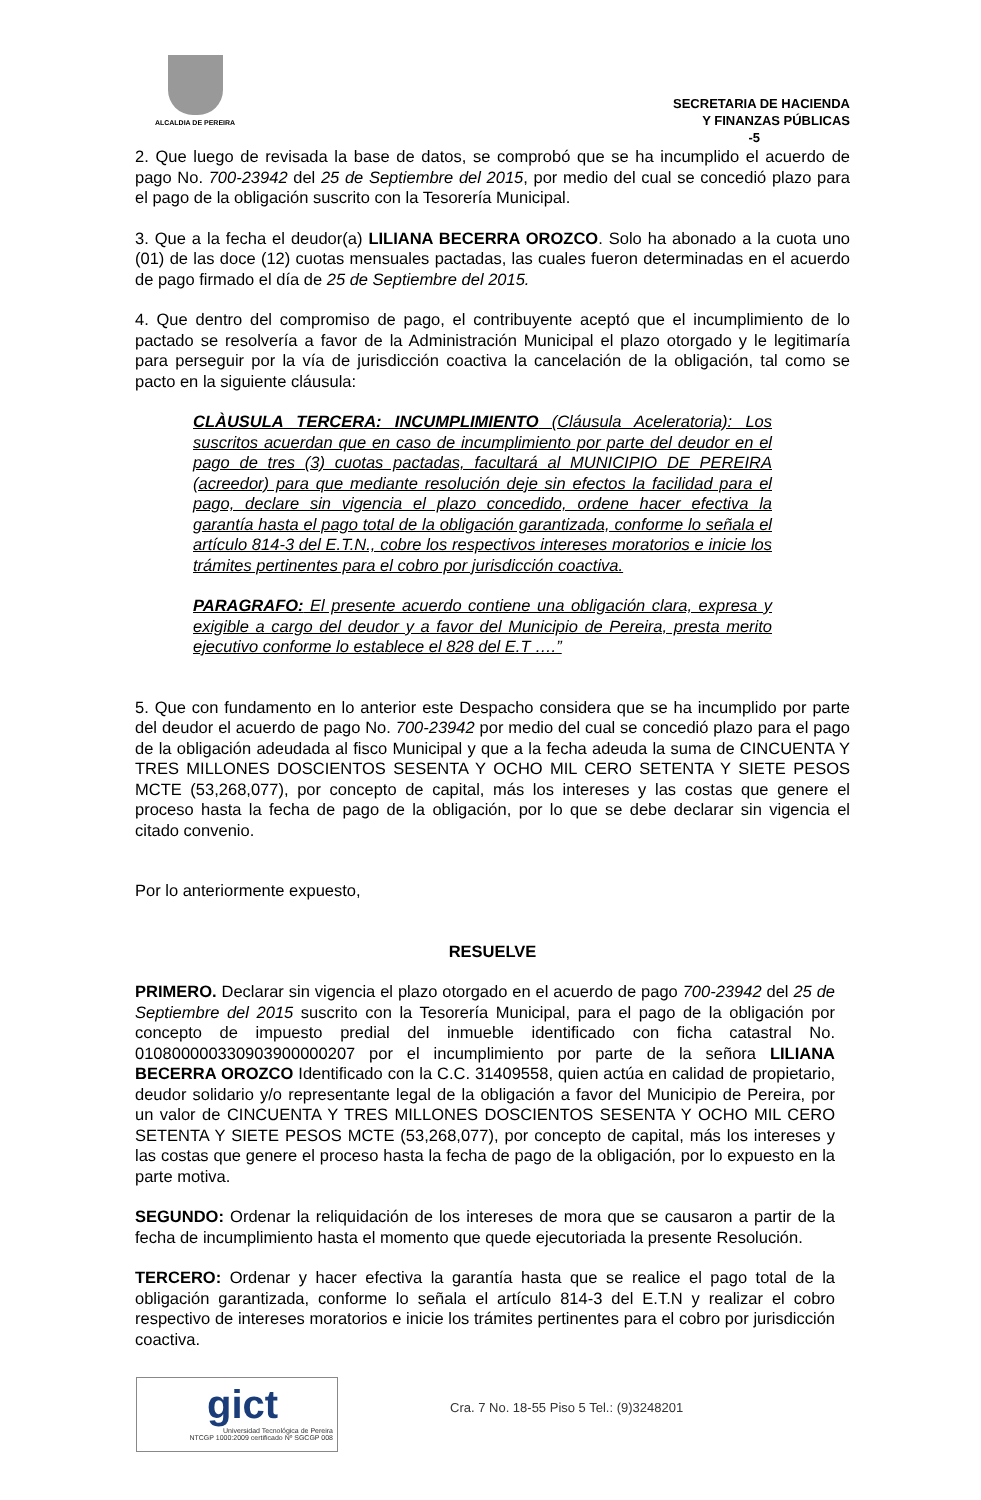ALCALDIA DE PEREIRA
SECRETARIA DE HACIENDA
Y FINANZAS PÚBLICAS
-5
2. Que luego de revisada la base de datos, se comprobó que se ha incumplido el acuerdo de pago No. 700-23942 del 25 de Septiembre del 2015, por medio del cual se concedió plazo para el pago de la obligación suscrito con la Tesorería Municipal.
3. Que a la fecha el deudor(a) LILIANA BECERRA OROZCO. Solo ha abonado a la cuota uno (01) de las doce (12) cuotas mensuales pactadas, las cuales fueron determinadas en el acuerdo de pago firmado el día de 25 de Septiembre del 2015.
4. Que dentro del compromiso de pago, el contribuyente aceptó que el incumplimiento de lo pactado se resolvería a favor de la Administración Municipal el plazo otorgado y le legitimaría para perseguir por la vía de jurisdicción coactiva la cancelación de la obligación, tal como se pacto en la siguiente cláusula:
CLÀUSULA TERCERA: INCUMPLIMIENTO (Cláusula Aceleratoria): Los suscritos acuerdan que en caso de incumplimiento por parte del deudor en el pago de tres (3) cuotas pactadas, facultará al MUNICIPIO DE PEREIRA (acreedor) para que mediante resolución deje sin efectos la facilidad para el pago, declare sin vigencia el plazo concedido, ordene hacer efectiva la garantía hasta el pago total de la obligación garantizada, conforme lo señala el artículo 814-3 del E.T.N., cobre los respectivos intereses moratorios e inicie los trámites pertinentes para el cobro por jurisdicción coactiva.
PARAGRAFO: El presente acuerdo contiene una obligación clara, expresa y exigible a cargo del deudor y a favor del Municipio de Pereira, presta merito ejecutivo conforme lo establece el 828 del E.T ….”
5. Que con fundamento en lo anterior este Despacho considera que se ha incumplido por parte del deudor el acuerdo de pago No. 700-23942 por medio del cual se concedió plazo para el pago de la obligación adeudada al fisco Municipal y que a la fecha adeuda la suma de CINCUENTA Y TRES MILLONES DOSCIENTOS SESENTA Y OCHO MIL CERO SETENTA Y SIETE PESOS MCTE (53,268,077), por concepto de capital, más los intereses y las costas que genere el proceso hasta la fecha de pago de la obligación, por lo que se debe declarar sin vigencia el citado convenio.
Por lo anteriormente expuesto,
RESUELVE
PRIMERO. Declarar sin vigencia el plazo otorgado en el acuerdo de pago 700-23942 del 25 de Septiembre del 2015 suscrito con la Tesorería Municipal, para el pago de la obligación por concepto de impuesto predial del inmueble identificado con ficha catastral No. 010800000330903900000207 por el incumplimiento por parte de la señora LILIANA BECERRA OROZCO Identificado con la C.C. 31409558, quien actúa en calidad de propietario, deudor solidario y/o representante legal de la obligación a favor del Municipio de Pereira, por un valor de CINCUENTA Y TRES MILLONES DOSCIENTOS SESENTA Y OCHO MIL CERO SETENTA Y SIETE PESOS MCTE (53,268,077), por concepto de capital, más los intereses y las costas que genere el proceso hasta la fecha de pago de la obligación, por lo expuesto en la parte motiva.
SEGUNDO: Ordenar la reliquidación de los intereses de mora que se causaron a partir de la fecha de incumplimiento hasta el momento que quede ejecutoriada la presente Resolución.
TERCERO: Ordenar y hacer efectiva la garantía hasta que se realice el pago total de la obligación garantizada, conforme lo señala el artículo 814-3 del E.T.N y realizar el cobro respectivo de intereses moratorios e inicie los trámites pertinentes para el cobro por jurisdicción coactiva.
gict
Universidad Tecnológica de Pereira
NTCGP 1000:2009 certificado Nº SGCGP 008
Cra. 7 No. 18-55 Piso 5 Tel.: (9)3248201